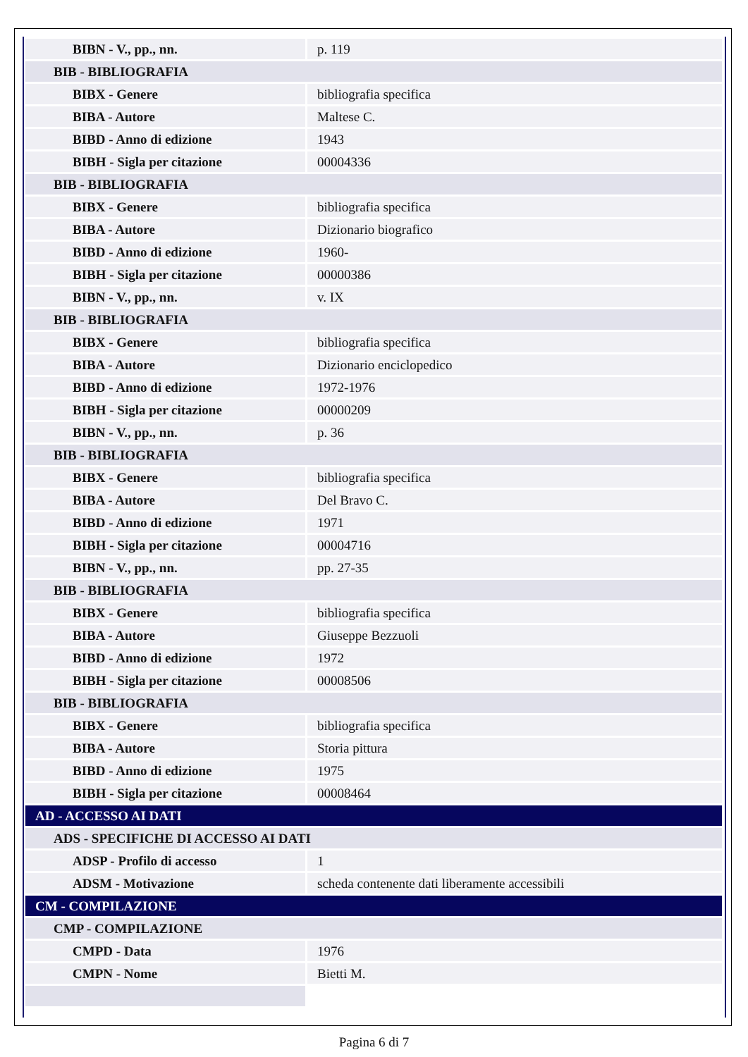| BIBN - V., pp., nn. | p. 119 |
| BIB - BIBLIOGRAFIA | |
| BIBX - Genere | bibliografia specifica |
| BIBA - Autore | Maltese C. |
| BIBD - Anno di edizione | 1943 |
| BIBH - Sigla per citazione | 00004336 |
| BIB - BIBLIOGRAFIA | |
| BIBX - Genere | bibliografia specifica |
| BIBA - Autore | Dizionario biografico |
| BIBD - Anno di edizione | 1960- |
| BIBH - Sigla per citazione | 00000386 |
| BIBN - V., pp., nn. | v. IX |
| BIB - BIBLIOGRAFIA | |
| BIBX - Genere | bibliografia specifica |
| BIBA - Autore | Dizionario enciclopedico |
| BIBD - Anno di edizione | 1972-1976 |
| BIBH - Sigla per citazione | 00000209 |
| BIBN - V., pp., nn. | p. 36 |
| BIB - BIBLIOGRAFIA | |
| BIBX - Genere | bibliografia specifica |
| BIBA - Autore | Del Bravo C. |
| BIBD - Anno di edizione | 1971 |
| BIBH - Sigla per citazione | 00004716 |
| BIBN - V., pp., nn. | pp. 27-35 |
| BIB - BIBLIOGRAFIA | |
| BIBX - Genere | bibliografia specifica |
| BIBA - Autore | Giuseppe Bezzuoli |
| BIBD - Anno di edizione | 1972 |
| BIBH - Sigla per citazione | 00008506 |
| BIB - BIBLIOGRAFIA | |
| BIBX - Genere | bibliografia specifica |
| BIBA - Autore | Storia pittura |
| BIBD - Anno di edizione | 1975 |
| BIBH - Sigla per citazione | 00008464 |
| AD - ACCESSO AI DATI | |
| ADS - SPECIFICHE DI ACCESSO AI DATI | |
| ADSP - Profilo di accesso | 1 |
| ADSM - Motivazione | scheda contenente dati liberamente accessibili |
| CM - COMPILAZIONE | |
| CMP - COMPILAZIONE | |
| CMPD - Data | 1976 |
| CMPN - Nome | Bietti M. |
Pagina 6 di 7